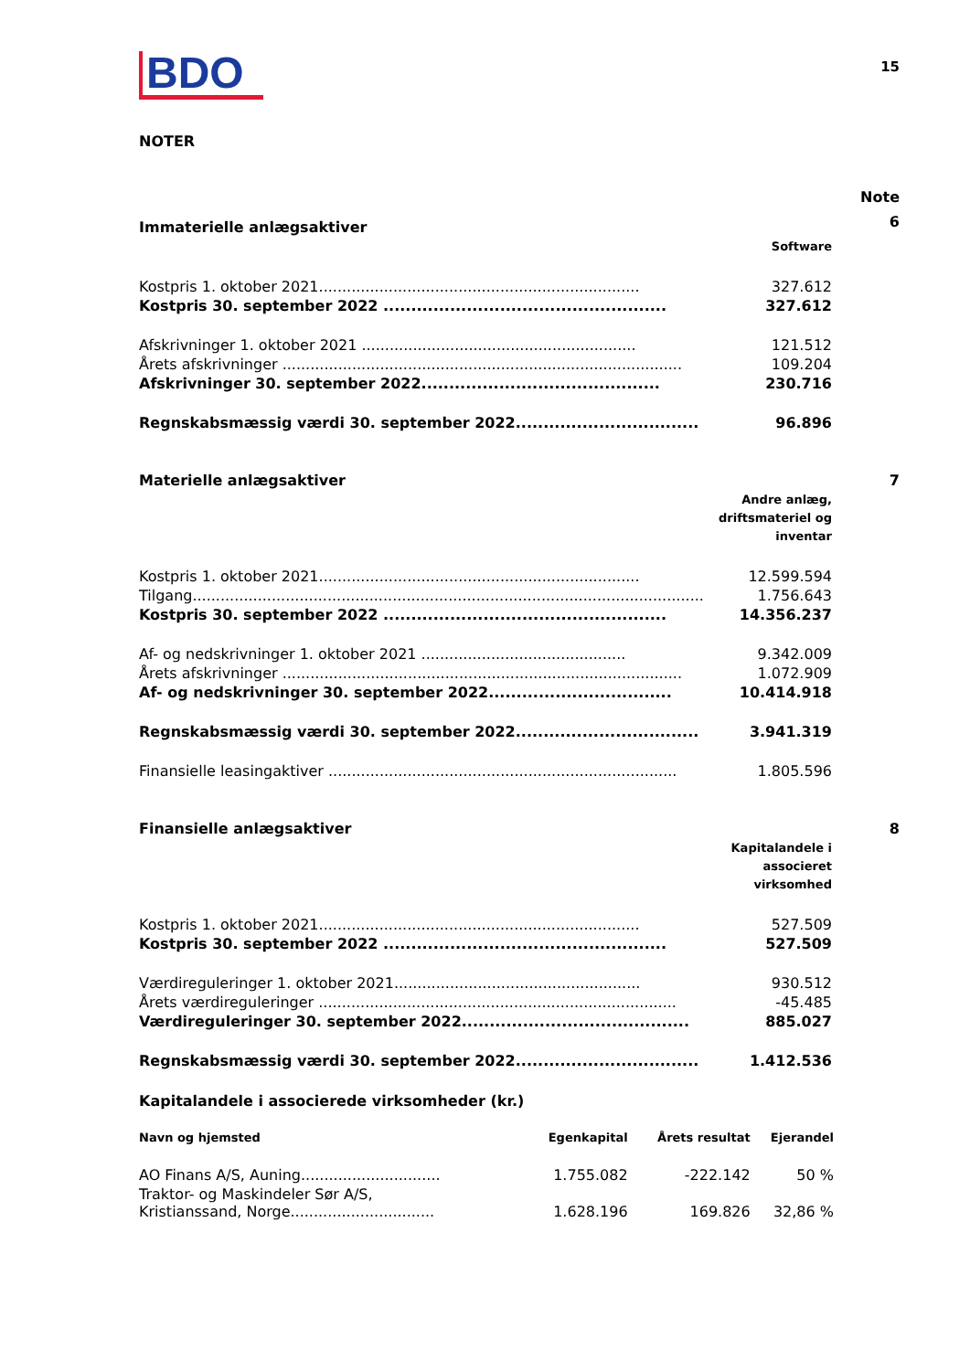BDO
15
NOTER
Note
| Immaterielle anlægsaktiver | | 6 |
| | Software | |
| Kostpris 1. oktober 2021..................................................................... | 327.612 | |
| Kostpris 30. september 2022 ................................................... | 327.612 | |
| Afskrivninger 1. oktober 2021 ........................................................... | 121.512 | |
| Årets afskrivninger ...................................................................................... | 109.204 | |
| Afskrivninger 30. september 2022........................................... | 230.716 | |
| Regnskabsmæssig værdi 30. september 2022................................. | 96.896 | |
| Materielle anlægsaktiver | | 7 |
| | Andre anlæg, driftsmateriel og inventar | |
| Kostpris 1. oktober 2021..................................................................... | 12.599.594 | |
| Tilgang.............................................................................................................. | 1.756.643 | |
| Kostpris 30. september 2022 ................................................... | 14.356.237 | |
| Af- og nedskrivninger 1. oktober 2021 ............................................ | 9.342.009 | |
| Årets afskrivninger ...................................................................................... | 1.072.909 | |
| Af- og nedskrivninger 30. september 2022................................. | 10.414.918 | |
| Regnskabsmæssig værdi 30. september 2022................................. | 3.941.319 | |
| Finansielle leasingaktiver ........................................................................... | 1.805.596 | |
| Finansielle anlægsaktiver | | 8 |
| | Kapitalandele i associeret virksomhed | |
| Kostpris 1. oktober 2021..................................................................... | 527.509 | |
| Kostpris 30. september 2022 ................................................... | 527.509 | |
| Værdireguleringer 1. oktober 2021..................................................... | 930.512 | |
| Årets værdireguleringer ............................................................................. | -45.485 | |
| Værdireguleringer 30. september 2022......................................... | 885.027 | |
| Regnskabsmæssig værdi 30. september 2022................................. | 1.412.536 | |
Kapitalandele i associerede virksomheder (kr.)
| Navn og hjemsted | Egenkapital | Årets resultat | Ejerandel |
| --- | --- | --- | --- |
| AO Finans A/S, Auning.............................. | 1.755.082 | -222.142 | 50 % |
| Traktor- og Maskindeler Sør A/S, Kristianssand, Norge............................... | 1.628.196 | 169.826 | 32,86 % |